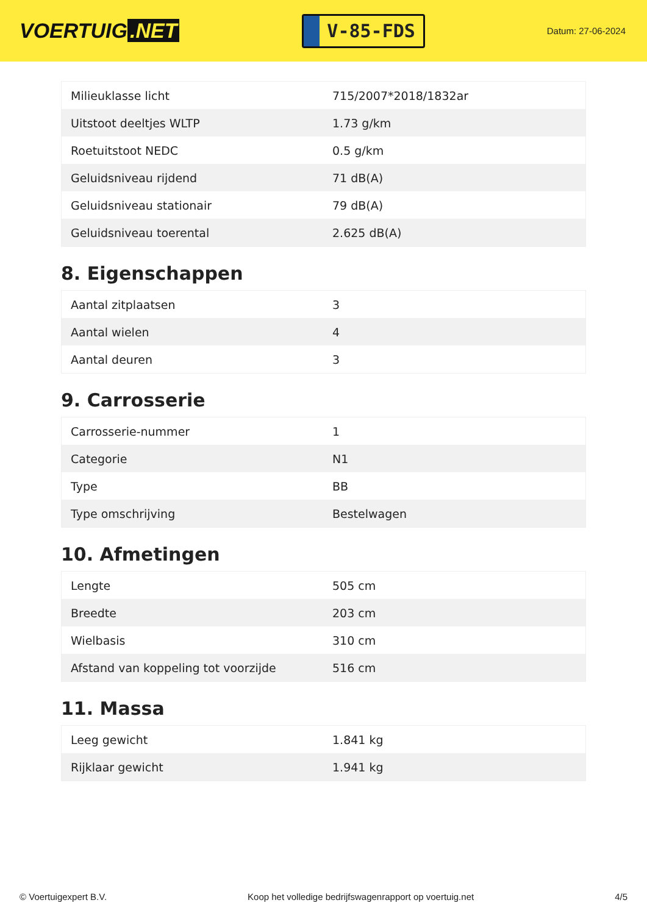VOERTUIG.NET
V-85-FDS
Datum: 27-06-2024
| Milieuklasse licht | 715/2007*2018/1832ar |
| Uitstoot deeltjes WLTP | 1.73 g/km |
| Roetuitstoot NEDC | 0.5 g/km |
| Geluidsniveau rijdend | 71 dB(A) |
| Geluidsniveau stationair | 79 dB(A) |
| Geluidsniveau toerental | 2.625 dB(A) |
8. Eigenschappen
| Aantal zitplaatsen | 3 |
| Aantal wielen | 4 |
| Aantal deuren | 3 |
9. Carrosserie
| Carrosserie-nummer | 1 |
| Categorie | N1 |
| Type | BB |
| Type omschrijving | Bestelwagen |
10. Afmetingen
| Lengte | 505 cm |
| Breedte | 203 cm |
| Wielbasis | 310 cm |
| Afstand van koppeling tot voorzijde | 516 cm |
11. Massa
| Leeg gewicht | 1.841 kg |
| Rijklaar gewicht | 1.941 kg |
© Voertuigexpert B.V. Koop het volledige bedrijfswagenrapport op voertuig.net 4/5